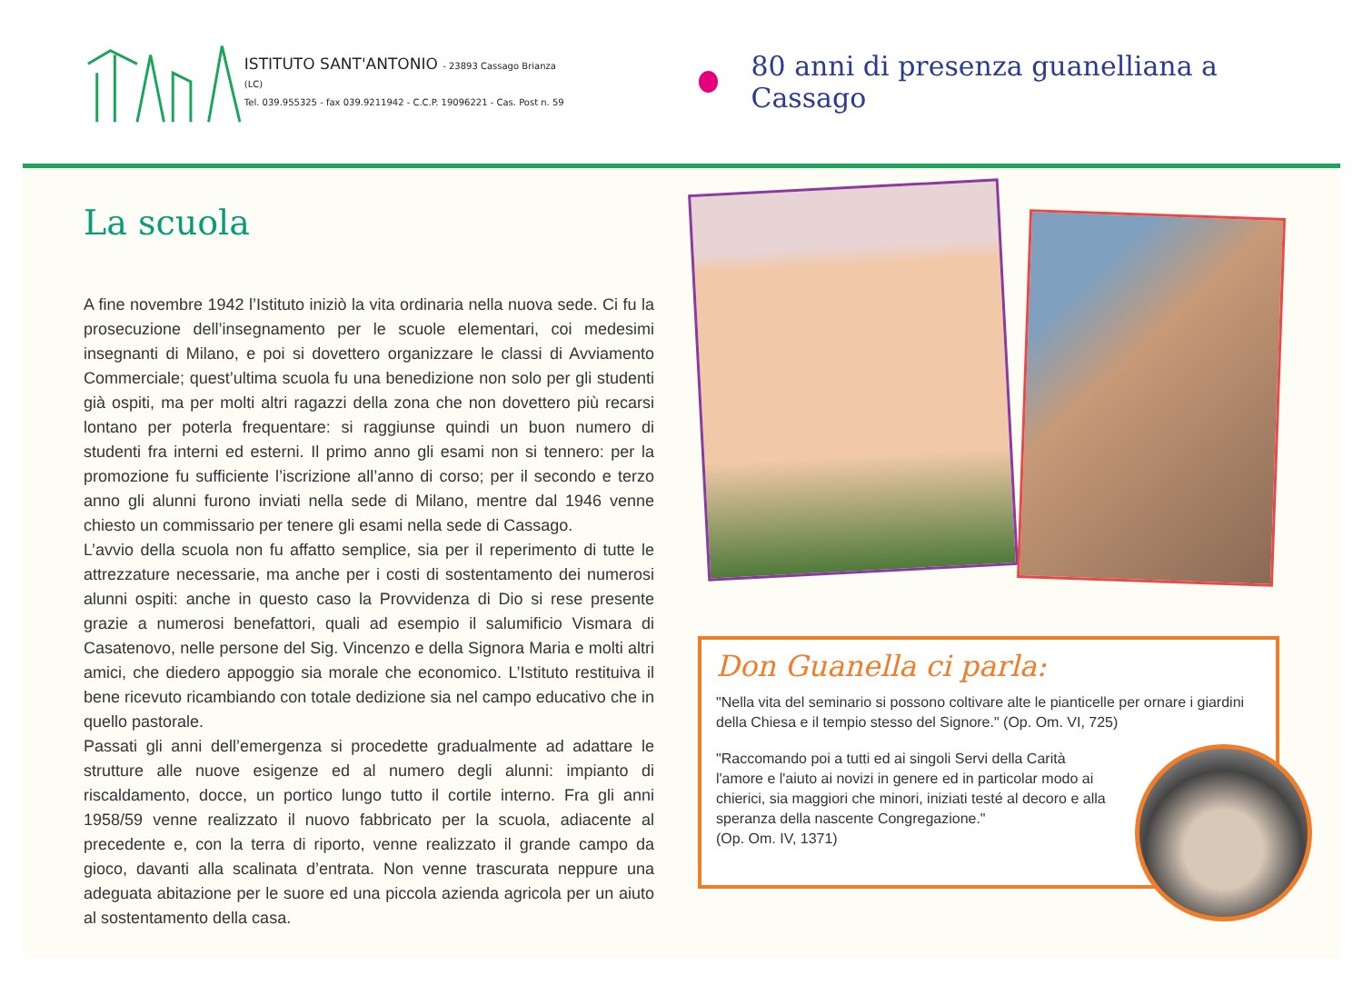ISTITUTO SANT'ANTONIO - 23893 Cassago Brianza (LC)
Tel. 039.955325 - fax 039.9211942 - C.C.P. 19096221 - Cas. Post n. 59
80 anni di presenza guanelliana a Cassago
La scuola
A fine novembre 1942 l’Istituto iniziò la vita ordinaria nella nuova sede. Ci fu la prosecuzione dell’insegnamento per le scuole elementari, coi medesimi insegnanti di Milano, e poi si dovettero organizzare le classi di Avviamento Commerciale; quest’ultima scuola fu una benedizione non solo per gli studenti già ospiti, ma per molti altri ragazzi della zona che non dovettero più recarsi lontano per poterla frequentare: si raggiunse quindi un buon numero di studenti fra interni ed esterni. Il primo anno gli esami non si tennero: per la promozione fu sufficiente l’iscrizione all’anno di corso; per il secondo e terzo anno gli alunni furono inviati nella sede di Milano, mentre dal 1946 venne chiesto un commissario per tenere gli esami nella sede di Cassago.
L’avvio della scuola non fu affatto semplice, sia per il reperimento di tutte le attrezzature necessarie, ma anche per i costi di sostentamento dei numerosi alunni ospiti: anche in questo caso la Provvidenza di Dio si rese presente grazie a numerosi benefattori, quali ad esempio il salumificio Vismara di Casatenovo, nelle persone del Sig. Vincenzo e della Signora Maria e molti altri amici, che diedero appoggio sia morale che economico. L’Istituto restituiva il bene ricevuto ricambiando con totale dedizione sia nel campo educativo che in quello pastorale.
Passati gli anni dell’emergenza si procedette gradualmente ad adattare le strutture alle nuove esigenze ed al numero degli alunni: impianto di riscaldamento, docce, un portico lungo tutto il cortile interno. Fra gli anni 1958/59 venne realizzato il nuovo fabbricato per la scuola, adiacente al precedente e, con la terra di riporto, venne realizzato il grande campo da gioco, davanti alla scalinata d’entrata. Non venne trascurata neppure una adeguata abitazione per le suore ed una piccola azienda agricola per un aiuto al sostentamento della casa.
Don Guanella ci parla:
"Nella vita del seminario si possono coltivare alte le pianticelle per ornare i giardini della Chiesa e il tempio stesso del Signore." (Op. Om. VI, 725)
"Raccomando poi a tutti ed ai singoli Servi della Carità l'amore e l'aiuto ai novizi in genere ed in particolar modo ai chierici, sia maggiori che minori, iniziati testé al decoro e alla speranza della nascente Congregazione."
(Op. Om. IV, 1371)